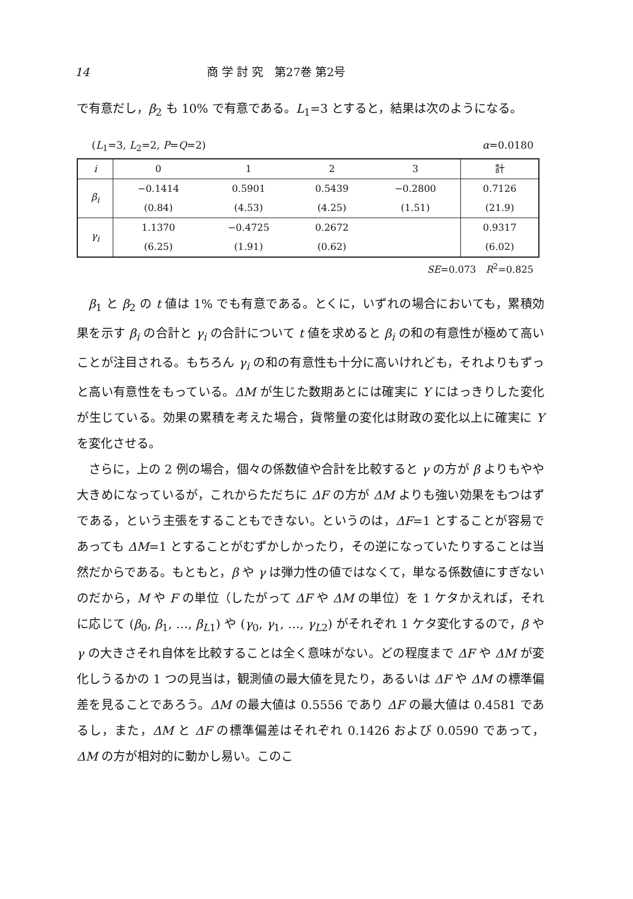14 商 学 討 究　第27巻 第2号
で有意だし，β<sub>2</sub> も 10% で有意である。L<sub>1</sub>=3 とすると，結果は次のようになる。
(L<sub>1</sub>=3, L<sub>2</sub>=2, P=Q=2) α=0.0180
| i | 0 | 1 | 2 | 3 | 計 |
| β<sub>i</sub> | −0.1414 | 0.5901 | 0.5439 | −0.2800 | 0.7126 |
| | (0.84) | (4.53) | (4.25) | (1.51) | (21.9) |
| γ<sub>i</sub> | 1.1370 | −0.4725 | 0.2672 | | 0.9317 |
| | (6.25) | (1.91) | (0.62) | | (6.02) |
SE=0.073　R<sup>2</sup>=0.825
β<sub>1</sub> と β<sub>2</sub> の t 値は 1% でも有意である。とくに，いずれの場合においても，累積効果を示す β<sub>i</sub> の合計と γ<sub>i</sub> の合計について t 値を求めると β<sub>i</sub> の和の有意性が極めて高いことが注目される。もちろん γ<sub>i</sub> の和の有意性も十分に高いけれども，それよりもずっと高い有意性をもっている。ΔM が生じた数期あとには確実に Y にはっきりした変化が生じている。効果の累積を考えた場合，貨幣量の変化は財政の変化以上に確実に Y を変化させる。
さらに，上の 2 例の場合，個々の係数値や合計を比較すると γ の方が β よりもやや大きめになっているが，これからただちに ΔF の方が ΔM よりも強い効果をもつはずである，という主張をすることもできない。というのは，ΔF=1 とすることが容易であっても ΔM=1 とすることがむずかしかったり，その逆になっていたりすることは当然だからである。もともと，β や γ は弾力性の値ではなくて，単なる係数値にすぎないのだから，M や F の単位（したがって ΔF や ΔM の単位）を 1 ケタかえれば，それに応じて (β<sub>0</sub>, β<sub>1</sub>, …, β<sub>L1</sub>) や (γ<sub>0</sub>, γ<sub>1</sub>, …, γ<sub>L2</sub>) がそれぞれ 1 ケタ変化するので，β や γ の大きさそれ自体を比較することは全く意味がない。どの程度まで ΔF や ΔM が変化しうるかの 1 つの見当は，観測値の最大値を見たり，あるいは ΔF や ΔM の標準偏差を見ることであろう。ΔM の最大値は 0.5556 であり ΔF の最大値は 0.4581 であるし，また，ΔM と ΔF の標準偏差はそれぞれ 0.1426 および 0.0590 であって，ΔM の方が相対的に動かし易い。このこ